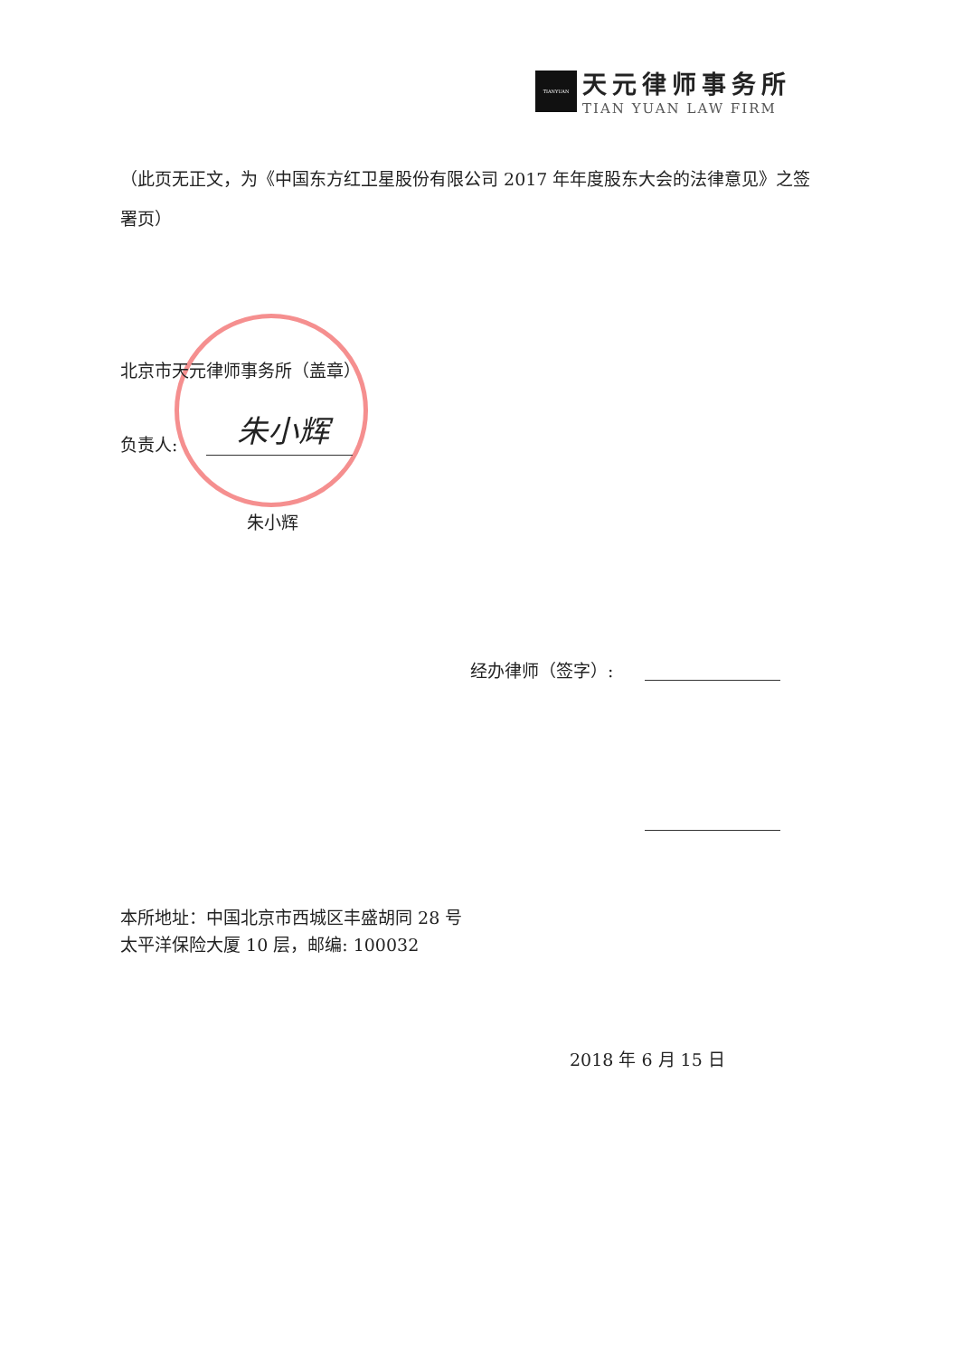TIANYUAN
天元律师事务所
TIAN YUAN LAW FIRM
（此页无正文，为《中国东方红卫星股份有限公司 2017 年年度股东大会的法律意见》之签署页）
北京市天元律师事务所（盖章）
负责人: 朱小辉
朱小辉
经办律师（签字）:
本所地址：中国北京市西城区丰盛胡同 28 号
太平洋保险大厦 10 层，邮编: 100032
2018 年 6 月 15 日